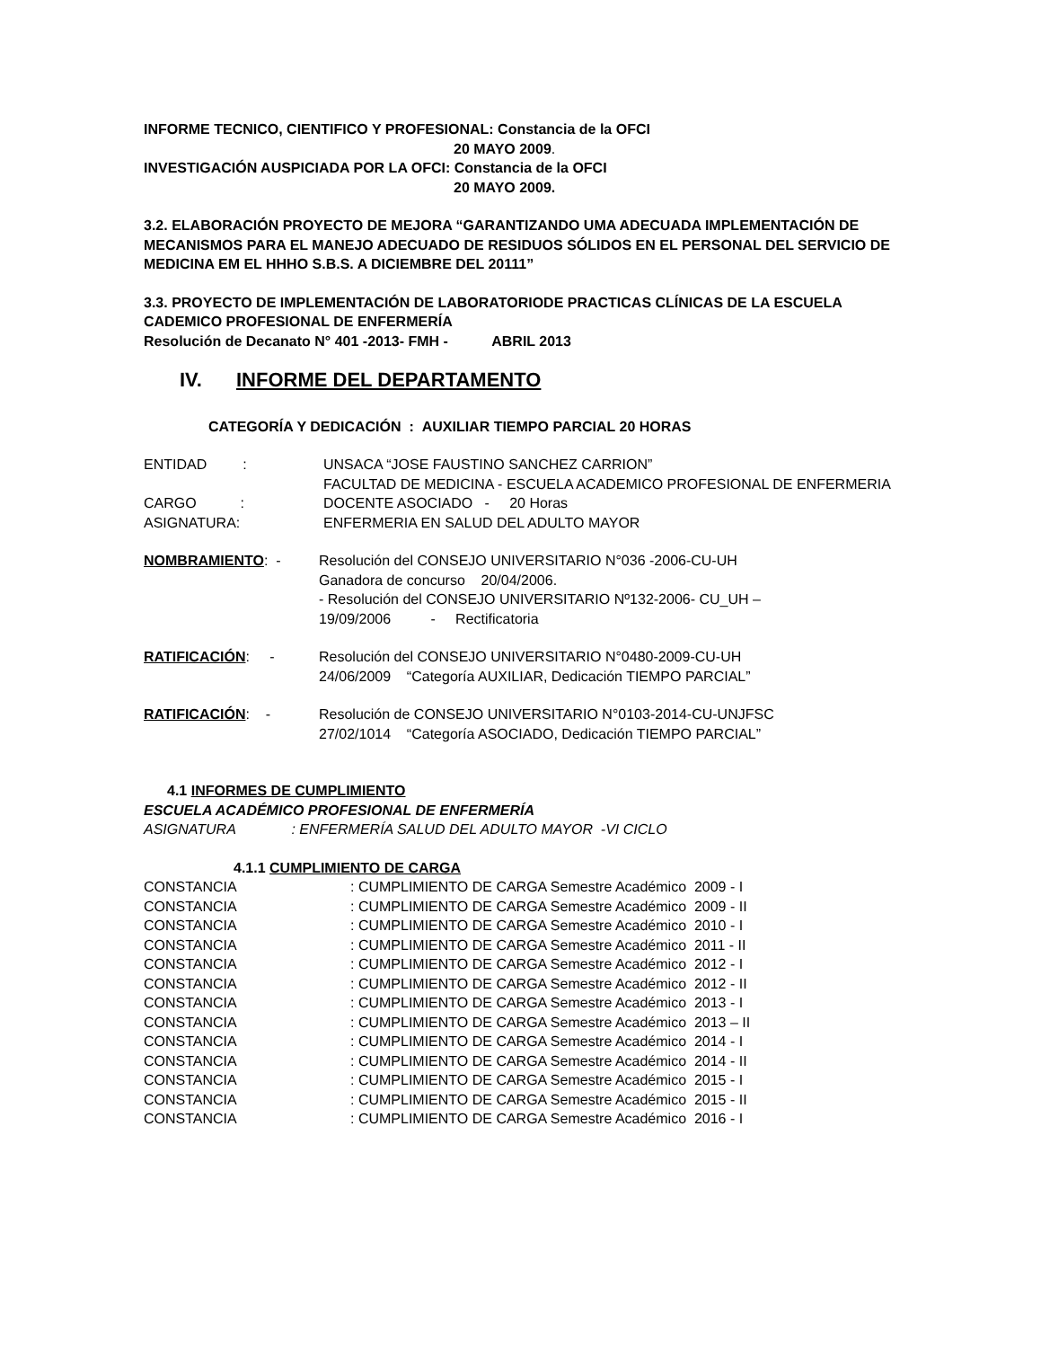INFORME TECNICO, CIENTIFICO Y PROFESIONAL: Constancia de la OFCI
20 MAYO 2009.
INVESTIGACIÓN AUSPICIADA POR LA OFCI: Constancia de la OFCI
20 MAYO 2009.
3.2. ELABORACIÓN PROYECTO DE MEJORA “GARANTIZANDO UMA ADECUADA IMPLEMENTACIÓN DE MECANISMOS PARA EL MANEJO ADECUADO DE RESIDUOS SÓLIDOS EN EL PERSONAL DEL SERVICIO DE MEDICINA EM EL HHHO S.B.S. A DICIEMBRE DEL 20111”
3.3. PROYECTO DE IMPLEMENTACIÓN DE LABORATORIODE PRACTICAS CLÍNICAS DE LA ESCUELA CADEMICO PROFESIONAL DE ENFERMERÍA
Resolución de Decanato N° 401 -2013- FMH - ABRIL 2013
IV. INFORME DEL DEPARTAMENTO
CATEGORÍA Y DEDICACIÓN : AUXILIAR TIEMPO PARCIAL 20 HORAS
ENTIDAD : UNSACA “JOSE FAUSTINO SANCHEZ CARRION”
FACULTAD DE MEDICINA - ESCUELA ACADEMICO PROFESIONAL DE ENFERMERIA
CARGO : DOCENTE ASOCIADO - 20 Horas
ASIGNATURA: ENFERMERIA EN SALUD DEL ADULTO MAYOR
NOMBRAMIENTO: - Resolución del CONSEJO UNIVERSITARIO N°036 -2006-CU-UH
Ganadora de concurso 20/04/2006.
- Resolución del CONSEJO UNIVERSITARIO Nº132-2006- CU_UH –
19/09/2006 - Rectificatoria
RATIFICACIÓN: - Resolución del CONSEJO UNIVERSITARIO N°0480-2009-CU-UH
24/06/2009 “Categoría AUXILIAR, Dedicación TIEMPO PARCIAL”
RATIFICACIÓN: - Resolución de CONSEJO UNIVERSITARIO N°0103-2014-CU-UNJFSC
27/02/1014 “Categoría ASOCIADO, Dedicación TIEMPO PARCIAL”
4.1 INFORMES DE CUMPLIMIENTO
ESCUELA ACADÉMICO PROFESIONAL DE ENFERMERÍA
ASIGNATURA : ENFERMERÍA SALUD DEL ADULTO MAYOR -VI CICLO
4.1.1 CUMPLIMIENTO DE CARGA
CONSTANCIA : CUMPLIMIENTO DE CARGA Semestre Académico 2009 - I
CONSTANCIA : CUMPLIMIENTO DE CARGA Semestre Académico 2009 - II
CONSTANCIA : CUMPLIMIENTO DE CARGA Semestre Académico 2010 - I
CONSTANCIA : CUMPLIMIENTO DE CARGA Semestre Académico 2011 - II
CONSTANCIA : CUMPLIMIENTO DE CARGA Semestre Académico 2012 - I
CONSTANCIA : CUMPLIMIENTO DE CARGA Semestre Académico 2012 - II
CONSTANCIA : CUMPLIMIENTO DE CARGA Semestre Académico 2013 - I
CONSTANCIA : CUMPLIMIENTO DE CARGA Semestre Académico 2013 – II
CONSTANCIA : CUMPLIMIENTO DE CARGA Semestre Académico 2014 - I
CONSTANCIA : CUMPLIMIENTO DE CARGA Semestre Académico 2014 - II
CONSTANCIA : CUMPLIMIENTO DE CARGA Semestre Académico 2015 - I
CONSTANCIA : CUMPLIMIENTO DE CARGA Semestre Académico 2015 - II
CONSTANCIA : CUMPLIMIENTO DE CARGA Semestre Académico 2016 - I